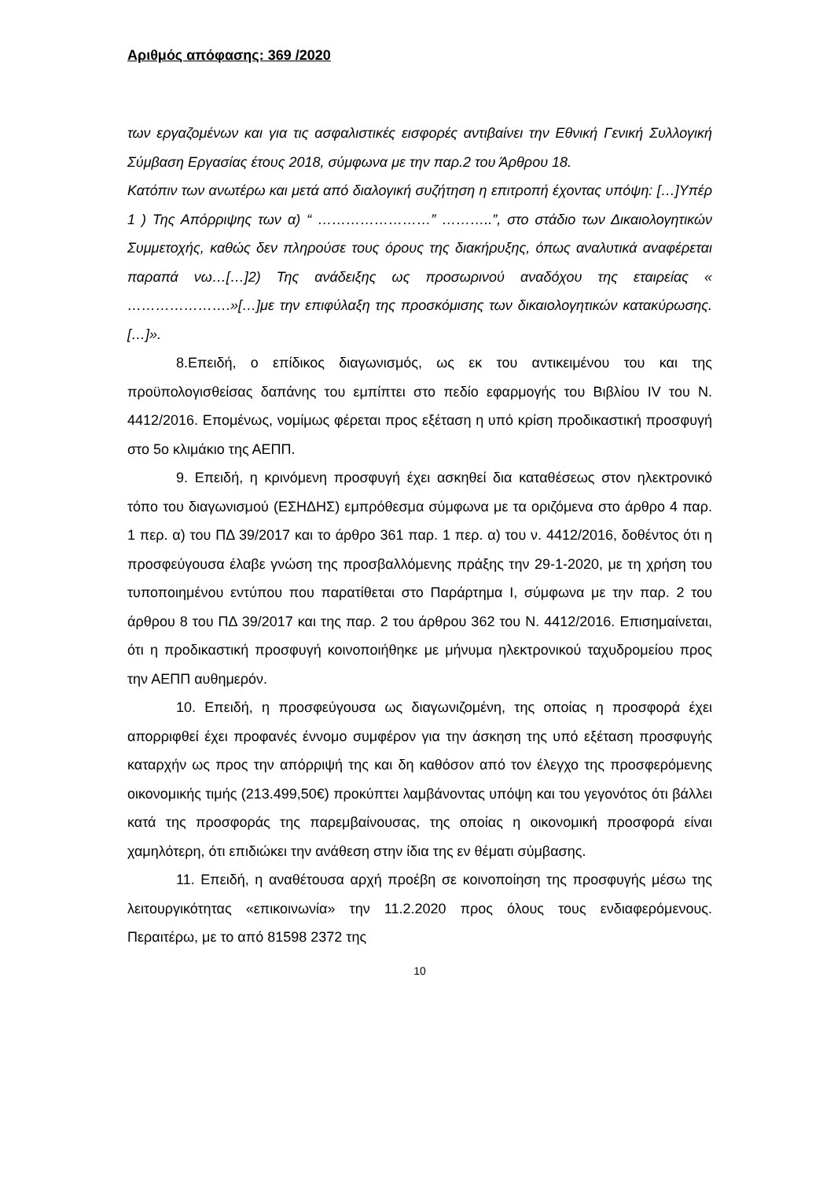Αριθμός απόφασης: 369 /2020
των εργαζομένων και για τις ασφαλιστικές εισφορές αντιβαίνει την Εθνική Γενική Συλλογική Σύμβαση Εργασίας έτους 2018, σύμφωνα με την παρ.2 του Άρθρου 18.
Κατόπιν των ανωτέρω και μετά από διαλογική συζήτηση η επιτροπή έχοντας υπόψη: […]Υπέρ 1 ) Της Απόρριψης των α) “ ……………………” ………..”, στο στάδιο των Δικαιολογητικών Συμμετοχής, καθώς δεν πληρούσε τους όρους της διακήρυξης, όπως αναλυτικά αναφέρεται παραπά νω…[…]2) Της ανάδειξης ως προσωρινού αναδόχου της εταιρείας « ………………….»[…]με την επιφύλαξη της προσκόμισης των δικαιολογητικών κατακύρωσης.[…]».
8.Επειδή, ο επίδικος διαγωνισμός, ως εκ του αντικειμένου του και της προϋπολογισθείσας δαπάνης του εμπίπτει στο πεδίο εφαρμογής του Βιβλίου IV του Ν. 4412/2016. Επομένως, νομίμως φέρεται προς εξέταση η υπό κρίση προδικαστική προσφυγή στο 5ο κλιμάκιο της ΑΕΠΠ.
9. Επειδή, η κρινόμενη προσφυγή έχει ασκηθεί δια καταθέσεως στον ηλεκτρονικό τόπο του διαγωνισμού (ΕΣΗΔΗΣ) εμπρόθεσμα σύμφωνα με τα οριζόμενα στο άρθρο 4 παρ. 1 περ. α) του ΠΔ 39/2017 και το άρθρο 361 παρ. 1 περ. α) του ν. 4412/2016, δοθέντος ότι η προσφεύγουσα έλαβε γνώση της προσβαλλόμενης πράξης την 29-1-2020, με τη χρήση του τυποποιημένου εντύπου που παρατίθεται στο Παράρτημα Ι, σύμφωνα με την παρ. 2 του άρθρου 8 του ΠΔ 39/2017 και της παρ. 2 του άρθρου 362 του Ν. 4412/2016. Επισημαίνεται, ότι η προδικαστική προσφυγή κοινοποιήθηκε με μήνυμα ηλεκτρονικού ταχυδρομείου προς την ΑΕΠΠ αυθημερόν.
10. Επειδή, η προσφεύγουσα ως διαγωνιζομένη, της οποίας η προσφορά έχει απορριφθεί έχει προφανές έννομο συμφέρον για την άσκηση της υπό εξέταση προσφυγής καταρχήν ως προς την απόρριψή της και δη καθόσον από τον έλεγχο της προσφερόμενης οικονομικής τιμής (213.499,50€) προκύπτει λαμβάνοντας υπόψη και του γεγονότος ότι βάλλει κατά της προσφοράς της παρεμβαίνουσας, της οποίας η οικονομική προσφορά είναι χαμηλότερη, ότι επιδιώκει την ανάθεση στην ίδια της εν θέματι σύμβασης.
11. Επειδή, η αναθέτουσα αρχή προέβη σε κοινοποίηση της προσφυγής μέσω της λειτουργικότητας «επικοινωνία» την 11.2.2020 προς όλους τους ενδιαφερόμενους. Περαιτέρω, με το από 81598 2372 της
10